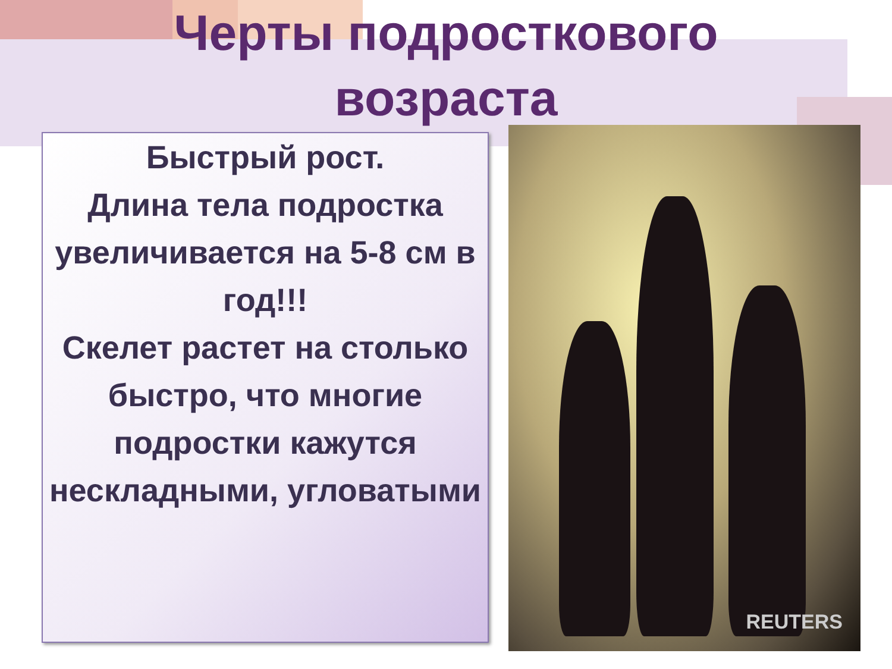Черты подросткового
возраста
Быстрый рост.
Длина тела подростка увеличивается на 5-8 см в год!!!
Скелет растет на столько быстро, что многие подростки кажутся нескладными, угловатыми
REUTERS